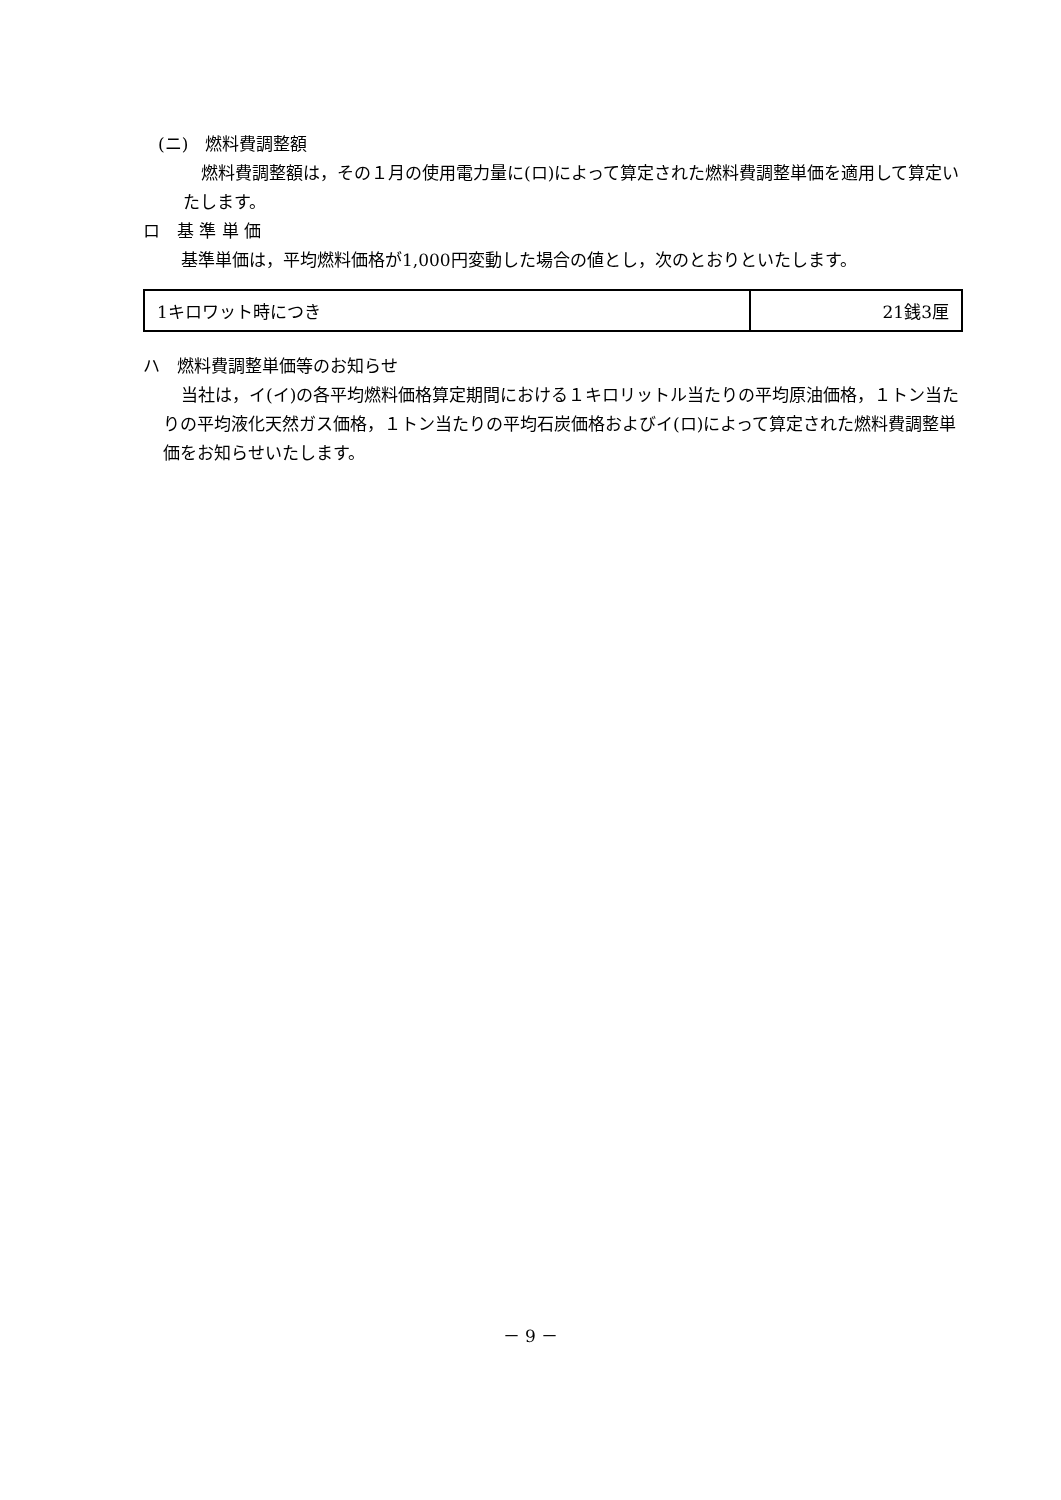(ニ)　燃料費調整額
燃料費調整額は，その１月の使用電力量に(ロ)によって算定された燃料費調整単価を適用して算定いたします。
ロ　基 準 単 価
基準単価は，平均燃料価格が1,000円変動した場合の値とし，次のとおりといたします。
| 1キロワット時につき | 21銭3厘 |
ハ　燃料費調整単価等のお知らせ
当社は，イ(イ)の各平均燃料価格算定期間における１キロリットル当たりの平均原油価格，１トン当たりの平均液化天然ガス価格，１トン当たりの平均石炭価格およびイ(ロ)によって算定された燃料費調整単価をお知らせいたします。
－ 9 －